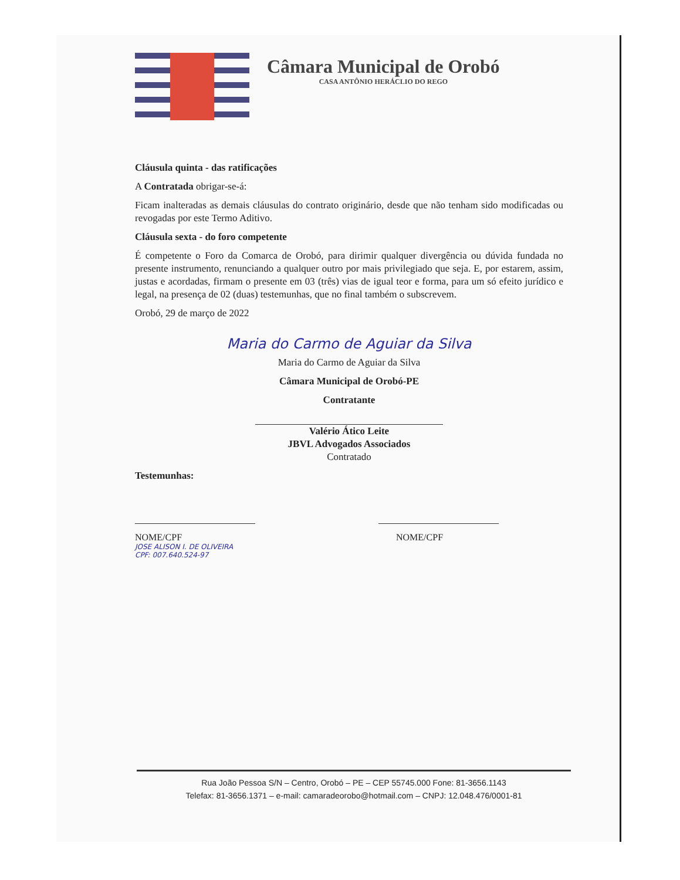Câmara Municipal de Orobó
CASA ANTÔNIO HERÁCLIO DO REGO
Cláusula quinta - das ratificações
A Contratada obrigar-se-á:
Ficam inalteradas as demais cláusulas do contrato originário, desde que não tenham sido modificadas ou revogadas por este Termo Aditivo.
Cláusula sexta - do foro competente
É competente o Foro da Comarca de Orobó, para dirimir qualquer divergência ou dúvida fundada no presente instrumento, renunciando a qualquer outro por mais privilegiado que seja. E, por estarem, assim, justas e acordadas, firmam o presente em 03 (três) vias de igual teor e forma, para um só efeito jurídico e legal, na presença de 02 (duas) testemunhas, que no final também o subscrevem.
Orobó, 29 de março de 2022
Maria do Carmo de Aguiar da Silva
Maria do Carmo de Aguiar da Silva
Câmara Municipal de Orobó-PE
Contratante
Valério Ático Leite
JBVL Advogados Associados
Contratado
Testemunhas:
NOME/CPF
JOSE ALISON I. DE OLIVEIRA
CPF: 007.640.524-97
NOME/CPF
Rua João Pessoa S/N – Centro, Orobó – PE – CEP 55745.000 Fone: 81-3656.1143
Telefax: 81-3656.1371 – e-mail: camaradeorobo@hotmail.com – CNPJ: 12.048.476/0001-81